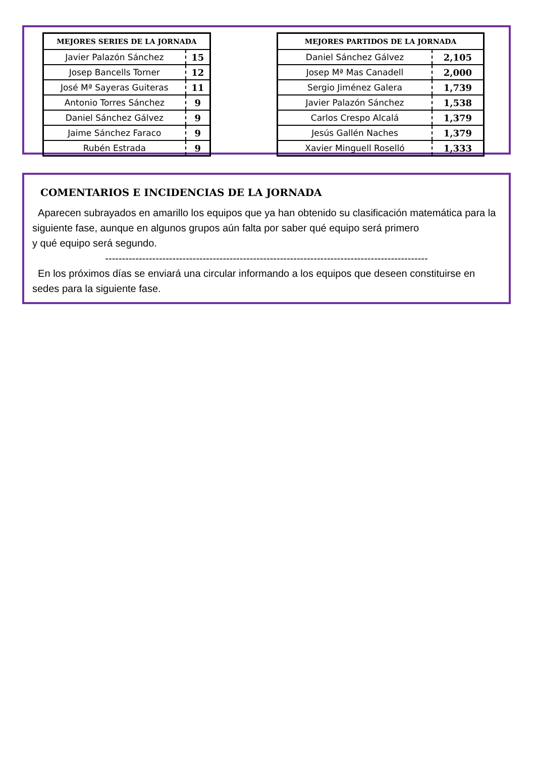| MEJORES SERIES DE LA JORNADA | |
| --- | --- |
| Javier Palazón Sánchez | 15 |
| Josep Bancells Torner | 12 |
| José Mª Sayeras Guiteras | 11 |
| Antonio Torres Sánchez | 9 |
| Daniel Sánchez Gálvez | 9 |
| Jaime Sánchez Faraco | 9 |
| Rubén Estrada | 9 |
| MEJORES PARTIDOS DE LA JORNADA | |
| --- | --- |
| Daniel Sánchez Gálvez | 2,105 |
| Josep Mª Mas Canadell | 2,000 |
| Sergio Jiménez Galera | 1,739 |
| Javier Palazón Sánchez | 1,538 |
| Carlos Crespo Alcalá | 1,379 |
| Jesús Gallén Naches | 1,379 |
| Xavier Minguell Roselló | 1,333 |
COMENTARIOS E INCIDENCIAS DE LA JORNADA
Aparecen subrayados en amarillo los equipos que ya han obtenido su clasificación matemática para la siguiente fase, aunque en algunos grupos aún falta por saber qué equipo será primero
y qué equipo será segundo.
------------------------------------------------------------------------------------------------
En los próximos días se enviará una circular informando a los equipos que deseen constituirse en sedes para la siguiente fase.